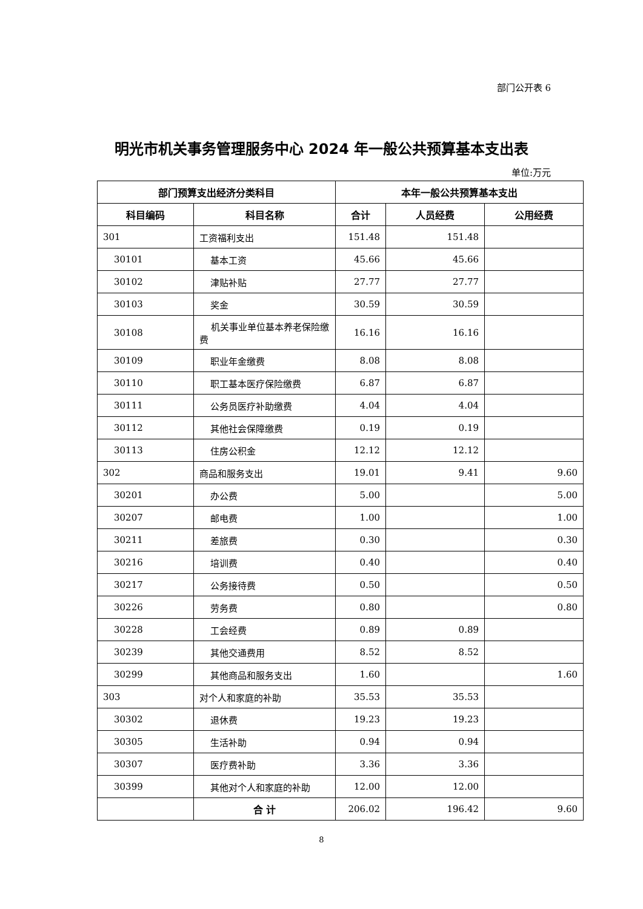部门公开表 6
明光市机关事务管理服务中心 2024 年一般公共预算基本支出表
单位:万元
| 部门预算支出经济分类科目 | | 本年一般公共预算基本支出 | | |
| --- | --- | --- | --- | --- |
| 科目编码 | 科目名称 | 合计 | 人员经费 | 公用经费 |
| 301 | 工资福利支出 | 151.48 | 151.48 | |
| 30101 | 基本工资 | 45.66 | 45.66 | |
| 30102 | 津贴补贴 | 27.77 | 27.77 | |
| 30103 | 奖金 | 30.59 | 30.59 | |
| 30108 | 机关事业单位基本养老保险缴费 | 16.16 | 16.16 | |
| 30109 | 职业年金缴费 | 8.08 | 8.08 | |
| 30110 | 职工基本医疗保险缴费 | 6.87 | 6.87 | |
| 30111 | 公务员医疗补助缴费 | 4.04 | 4.04 | |
| 30112 | 其他社会保障缴费 | 0.19 | 0.19 | |
| 30113 | 住房公积金 | 12.12 | 12.12 | |
| 302 | 商品和服务支出 | 19.01 | 9.41 | 9.60 |
| 30201 | 办公费 | 5.00 | | 5.00 |
| 30207 | 邮电费 | 1.00 | | 1.00 |
| 30211 | 差旅费 | 0.30 | | 0.30 |
| 30216 | 培训费 | 0.40 | | 0.40 |
| 30217 | 公务接待费 | 0.50 | | 0.50 |
| 30226 | 劳务费 | 0.80 | | 0.80 |
| 30228 | 工会经费 | 0.89 | 0.89 | |
| 30239 | 其他交通费用 | 8.52 | 8.52 | |
| 30299 | 其他商品和服务支出 | 1.60 | | 1.60 |
| 303 | 对个人和家庭的补助 | 35.53 | 35.53 | |
| 30302 | 退休费 | 19.23 | 19.23 | |
| 30305 | 生活补助 | 0.94 | 0.94 | |
| 30307 | 医疗费补助 | 3.36 | 3.36 | |
| 30399 | 其他对个人和家庭的补助 | 12.00 | 12.00 | |
| | 合 计 | 206.02 | 196.42 | 9.60 |
8